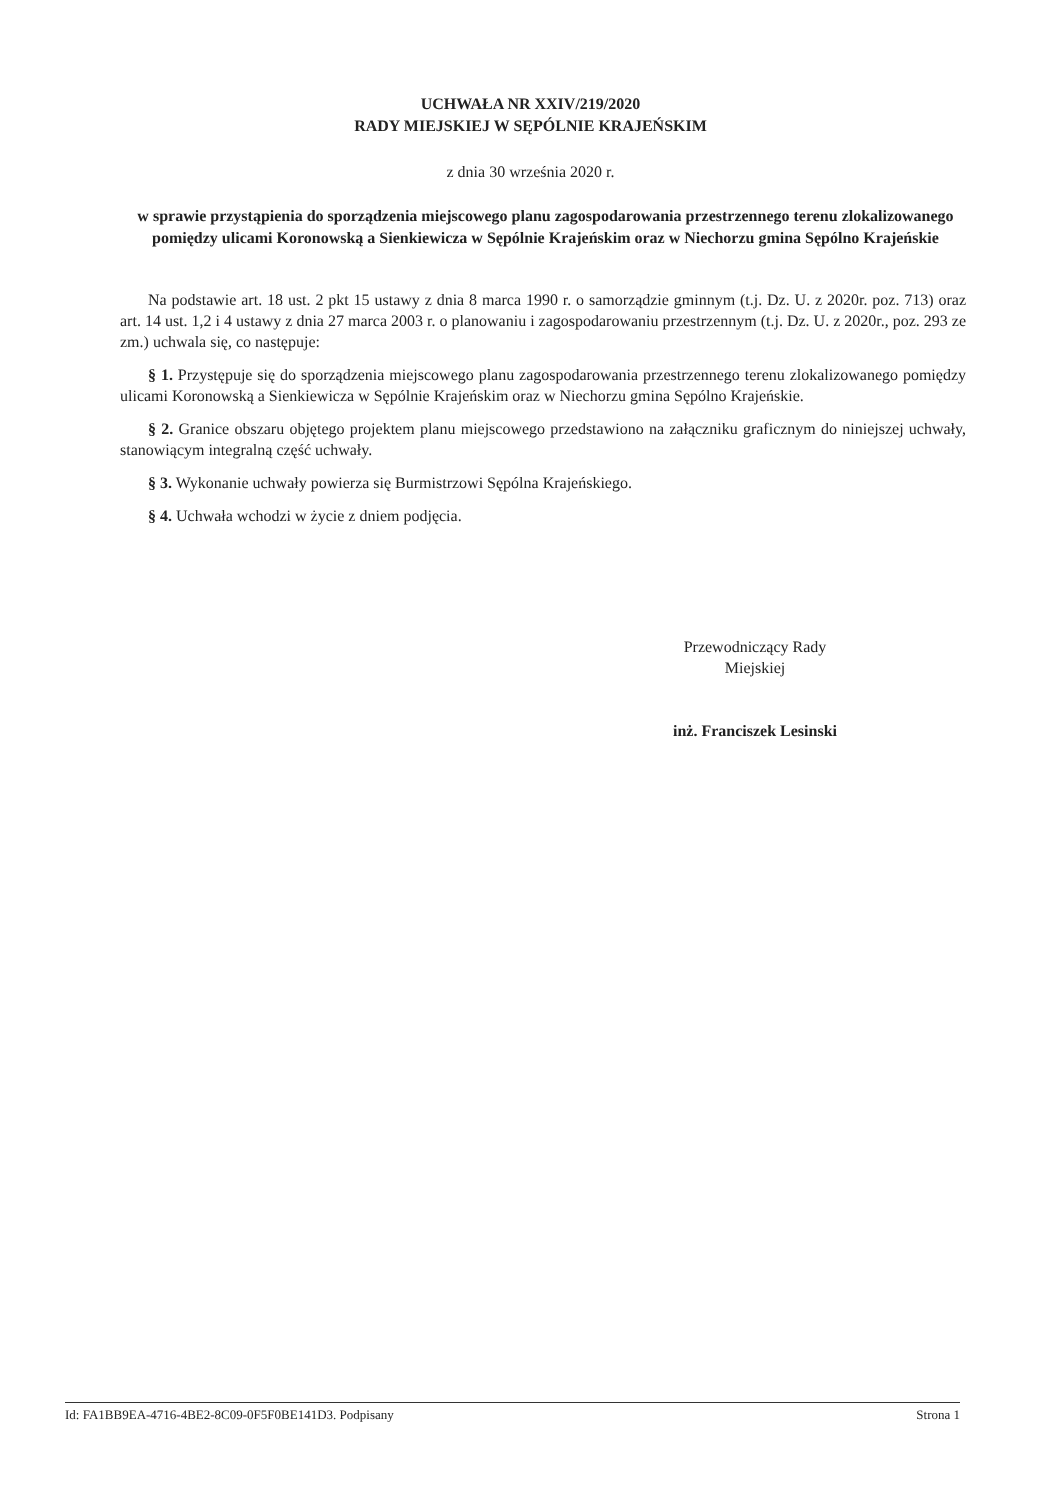UCHWAŁA NR XXIV/219/2020
RADY MIEJSKIEJ W SĘPÓLNIE KRAJEŃSKIM
z dnia 30 września 2020 r.
w sprawie przystąpienia do sporządzenia miejscowego planu zagospodarowania przestrzennego terenu zlokalizowanego pomiędzy ulicami Koronowską a Sienkiewicza w Sępólnie Krajeńskim oraz w Niechorzu gmina Sępólno Krajeńskie
Na podstawie art. 18 ust. 2 pkt 15 ustawy z dnia 8 marca 1990 r. o samorządzie gminnym (t.j. Dz. U. z 2020r. poz. 713) oraz art. 14 ust. 1,2 i 4 ustawy z dnia 27 marca 2003 r. o planowaniu i zagospodarowaniu przestrzennym (t.j. Dz. U. z 2020r., poz. 293 ze zm.) uchwala się, co następuje:
§ 1. Przystępuje się do sporządzenia miejscowego planu zagospodarowania przestrzennego terenu zlokalizowanego pomiędzy ulicami Koronowską a Sienkiewicza w Sępólnie Krajeńskim oraz w Niechorzu gmina Sępólno Krajeńskie.
§ 2. Granice obszaru objętego projektem planu miejscowego przedstawiono na załączniku graficznym do niniejszej uchwały, stanowiącym integralną część uchwały.
§ 3. Wykonanie uchwały powierza się Burmistrzowi Sępólna Krajeńskiego.
§ 4. Uchwała wchodzi w życie z dniem podjęcia.
Przewodniczący Rady
Miejskiej
inż. Franciszek Lesinski
Id: FA1BB9EA-4716-4BE2-8C09-0F5F0BE141D3. Podpisany Strona 1